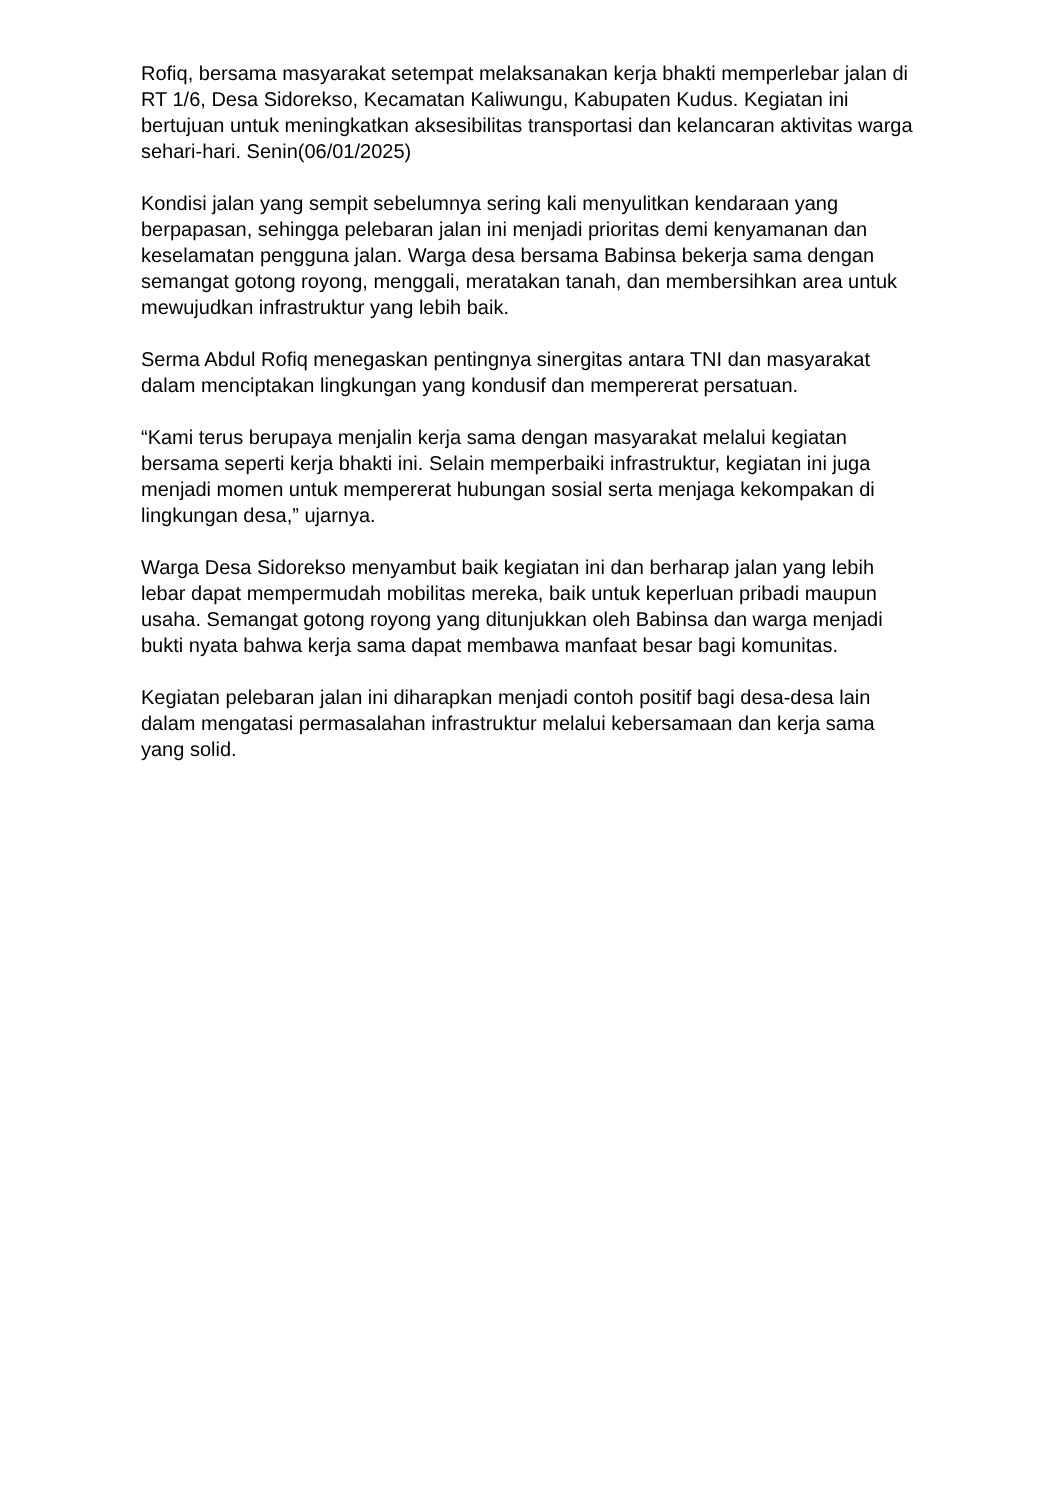Rofiq, bersama masyarakat setempat melaksanakan kerja bhakti memperlebar jalan di RT 1/6, Desa Sidorekso, Kecamatan Kaliwungu, Kabupaten Kudus. Kegiatan ini bertujuan untuk meningkatkan aksesibilitas transportasi dan kelancaran aktivitas warga sehari-hari. Senin(06/01/2025)
Kondisi jalan yang sempit sebelumnya sering kali menyulitkan kendaraan yang berpapasan, sehingga pelebaran jalan ini menjadi prioritas demi kenyamanan dan keselamatan pengguna jalan. Warga desa bersama Babinsa bekerja sama dengan semangat gotong royong, menggali, meratakan tanah, dan membersihkan area untuk mewujudkan infrastruktur yang lebih baik.
Serma Abdul Rofiq menegaskan pentingnya sinergitas antara TNI dan masyarakat dalam menciptakan lingkungan yang kondusif dan mempererat persatuan.
“Kami terus berupaya menjalin kerja sama dengan masyarakat melalui kegiatan bersama seperti kerja bhakti ini. Selain memperbaiki infrastruktur, kegiatan ini juga menjadi momen untuk mempererat hubungan sosial serta menjaga kekompakan di lingkungan desa,” ujarnya.
Warga Desa Sidorekso menyambut baik kegiatan ini dan berharap jalan yang lebih lebar dapat mempermudah mobilitas mereka, baik untuk keperluan pribadi maupun usaha. Semangat gotong royong yang ditunjukkan oleh Babinsa dan warga menjadi bukti nyata bahwa kerja sama dapat membawa manfaat besar bagi komunitas.
Kegiatan pelebaran jalan ini diharapkan menjadi contoh positif bagi desa-desa lain dalam mengatasi permasalahan infrastruktur melalui kebersamaan dan kerja sama yang solid.